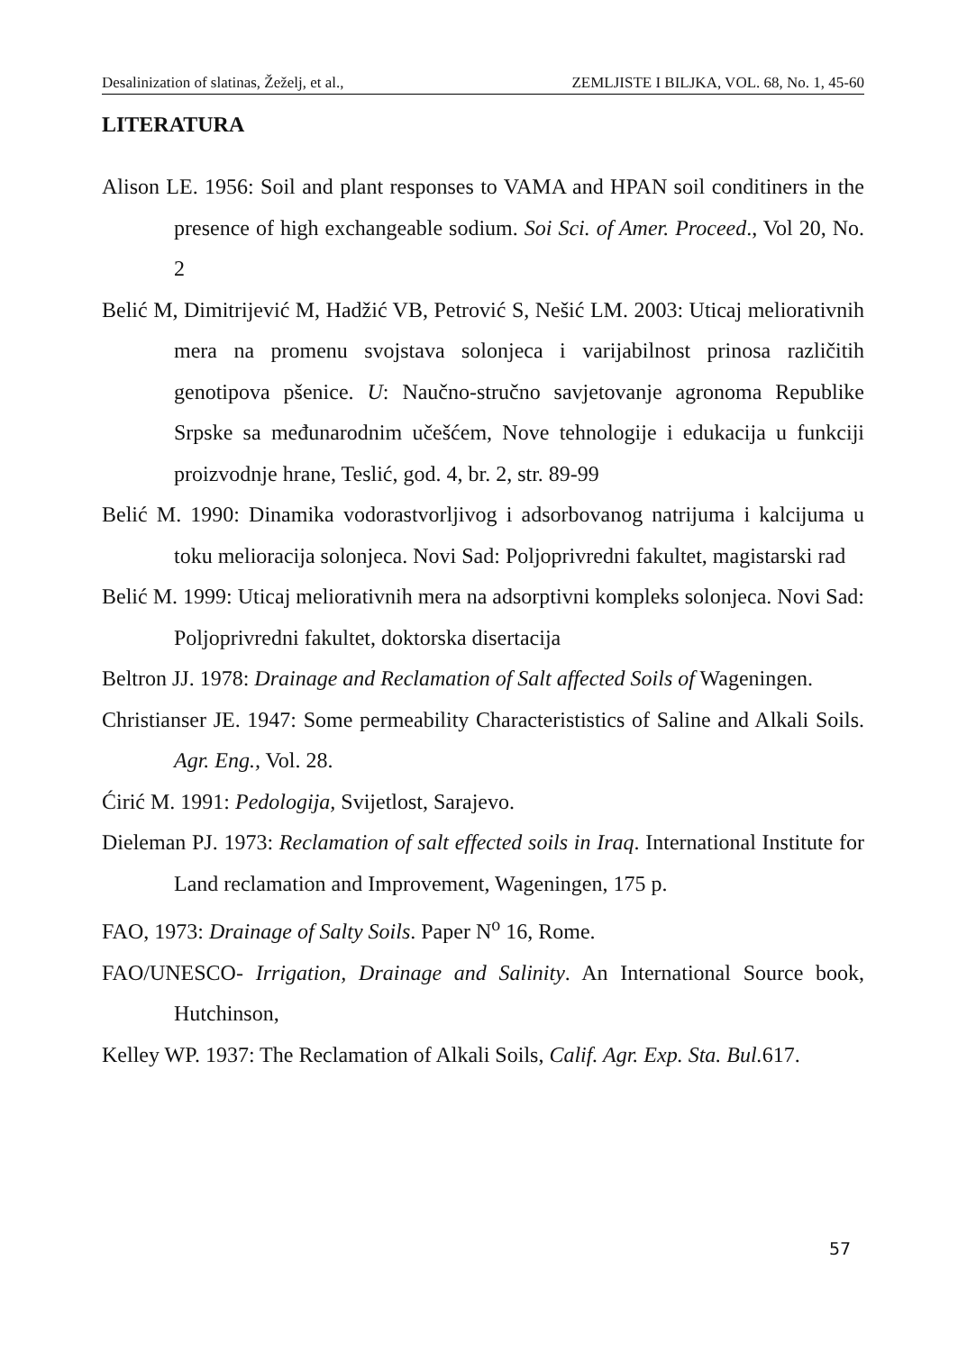Desalinization of slatinas, Žeželj, et al., ZEMLJISTE I BILJKA, VOL. 68, No. 1, 45-60
LITERATURA
Alison LE. 1956: Soil and plant responses to VAMA and HPAN soil conditiners in the presence of high exchangeable sodium. Soi Sci. of Amer. Proceed., Vol 20, No. 2
Belić M, Dimitrijević M, Hadžić VB, Petrović S, Nešić LM. 2003: Uticaj meliorativnih mera na promenu svojstava solonjeca i varijabilnost prinosa različitih genotipova pšenice. U: Naučno-stručno savjetovanje agronoma Republike Srpske sa međunarodnim učešćem, Nove tehnologije i edukacija u funkciji proizvodnje hrane, Teslić, god. 4, br. 2, str. 89-99
Belić M. 1990: Dinamika vodorastvorljivog i adsorbovanog natrijuma i kalcijuma u toku melioracija solonjeca. Novi Sad: Poljoprivredni fakultet, magistarski rad
Belić M. 1999: Uticaj meliorativnih mera na adsorptivni kompleks solonjeca. Novi Sad: Poljoprivredni fakultet, doktorska disertacija
Beltron JJ. 1978: Drainage and Reclamation of Salt affected Soils of Wageningen.
Christianser JE. 1947: Some permeability Characterististics of Saline and Alkali Soils. Agr. Eng., Vol. 28.
Ćirić M. 1991: Pedologija, Svijetlost, Sarajevo.
Dieleman PJ. 1973: Reclamation of salt effected soils in Iraq. International Institute for Land reclamation and Improvement, Wageningen, 175 p.
FAO, 1973: Drainage of Salty Soils. Paper N<sup>o</sup> 16, Rome.
FAO/UNESCO- Irrigation, Drainage and Salinity. An International Source book, Hutchinson,
Kelley WP. 1937: The Reclamation of Alkali Soils, Calif. Agr. Exp. Sta. Bul. 617.
57